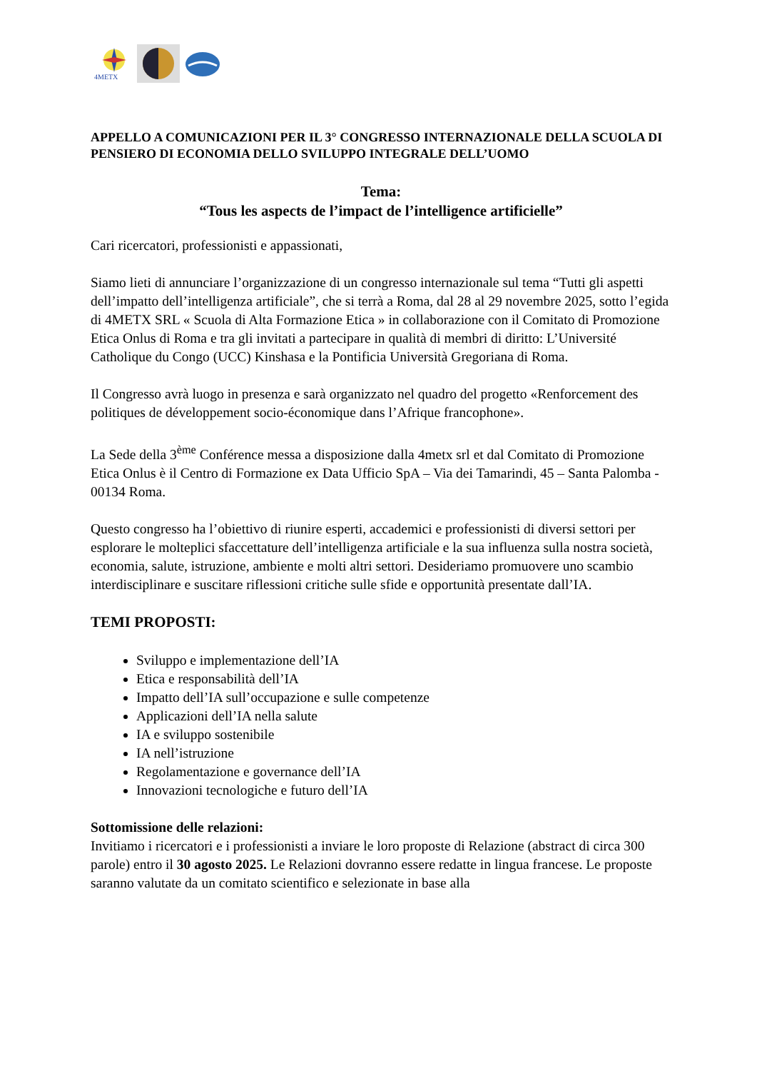4METX
APPELLO A COMUNICAZIONI PER IL 3° CONGRESSO INTERNAZIONALE DELLA SCUOLA DI PENSIERO DI ECONOMIA DELLO SVILUPPO INTEGRALE DELL’UOMO
Tema:
“Tous les aspects de l’impact de l’intelligence artificielle”
Cari ricercatori, professionisti e appassionati,
Siamo lieti di annunciare l’organizzazione di un congresso internazionale sul tema “Tutti gli aspetti dell’impatto dell’intelligenza artificiale”, che si terrà a Roma, dal 28 al 29 novembre 2025, sotto l’egida di 4METX SRL « Scuola di Alta Formazione Etica » in collaborazione con il Comitato di Promozione Etica Onlus di Roma e tra gli invitati a partecipare in qualità di membri di diritto: L’Université Catholique du Congo (UCC) Kinshasa e la Pontificia Università Gregoriana di Roma.
Il Congresso avrà luogo in presenza e sarà organizzato nel quadro del progetto «Renforcement des politiques de développement socio-économique dans l’Afrique francophone».
La Sede della 3<sup>ème</sup> Conférence messa a disposizione dalla 4metx srl et dal Comitato di Promozione Etica Onlus è il Centro di Formazione ex Data Ufficio SpA – Via dei Tamarindi, 45 – Santa Palomba - 00134 Roma.
Questo congresso ha l’obiettivo di riunire esperti, accademici e professionisti di diversi settori per esplorare le molteplici sfaccettature dell’intelligenza artificiale e la sua influenza sulla nostra società, economia, salute, istruzione, ambiente e molti altri settori. Desideriamo promuovere uno scambio interdisciplinare e suscitare riflessioni critiche sulle sfide e opportunità presentate dall’IA.
TEMI PROPOSTI:
Sviluppo e implementazione dell’IA
Etica e responsabilità dell’IA
Impatto dell’IA sull’occupazione e sulle competenze
Applicazioni dell’IA nella salute
IA e sviluppo sostenibile
IA nell’istruzione
Regolamentazione e governance dell’IA
Innovazioni tecnologiche e futuro dell’IA
Sottomissione delle relazioni:
Invitiamo i ricercatori e i professionisti a inviare le loro proposte di Relazione (abstract di circa 300 parole) entro il 30 agosto 2025. Le Relazioni dovranno essere redatte in lingua francese. Le proposte saranno valutate da un comitato scientifico e selezionate in base alla